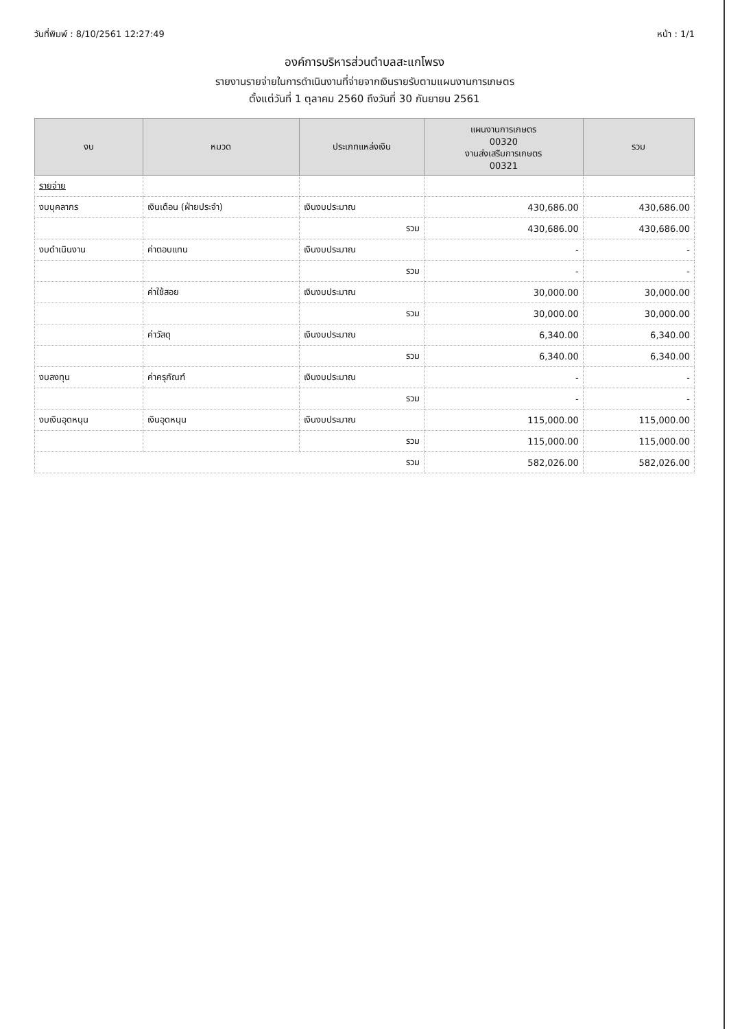วันที่พิมพ์ : 8/10/2561 12:27:49 หน้า : 1/1
องค์การบริหารส่วนตำบลสะแกโพรง
รายงานรายจ่ายในการดำเนินงานที่จ่ายจากเงินรายรับตามแผนงานการเกษตร
ตั้งแต่วันที่ 1 ตุลาคม 2560 ถึงวันที่ 30 กันยายน 2561
| งบ | หมวด | ประเภทแหล่งเงิน | แผนงานการเกษตร 00320 งานส่งเสริมการเกษตร 00321 | รวม |
| --- | --- | --- | --- | --- |
| รายจ่าย | | | | |
| งบบุคลากร | เงินเดือน (ฝ่ายประจำ) | เงินงบประมาณ | 430,686.00 | 430,686.00 |
| | | รวม | 430,686.00 | 430,686.00 |
| งบดำเนินงาน | ค่าตอบแทน | เงินงบประมาณ | - | - |
| | | รวม | - | - |
| | ค่าใช้สอย | เงินงบประมาณ | 30,000.00 | 30,000.00 |
| | | รวม | 30,000.00 | 30,000.00 |
| | ค่าวัสดุ | เงินงบประมาณ | 6,340.00 | 6,340.00 |
| | | รวม | 6,340.00 | 6,340.00 |
| งบลงทุน | ค่าครุภัณฑ์ | เงินงบประมาณ | - | - |
| | | รวม | - | - |
| งบเงินอุดหนุน | เงินอุดหนุน | เงินงบประมาณ | 115,000.00 | 115,000.00 |
| | | รวม | 115,000.00 | 115,000.00 |
| รวม | | | 582,026.00 | 582,026.00 |